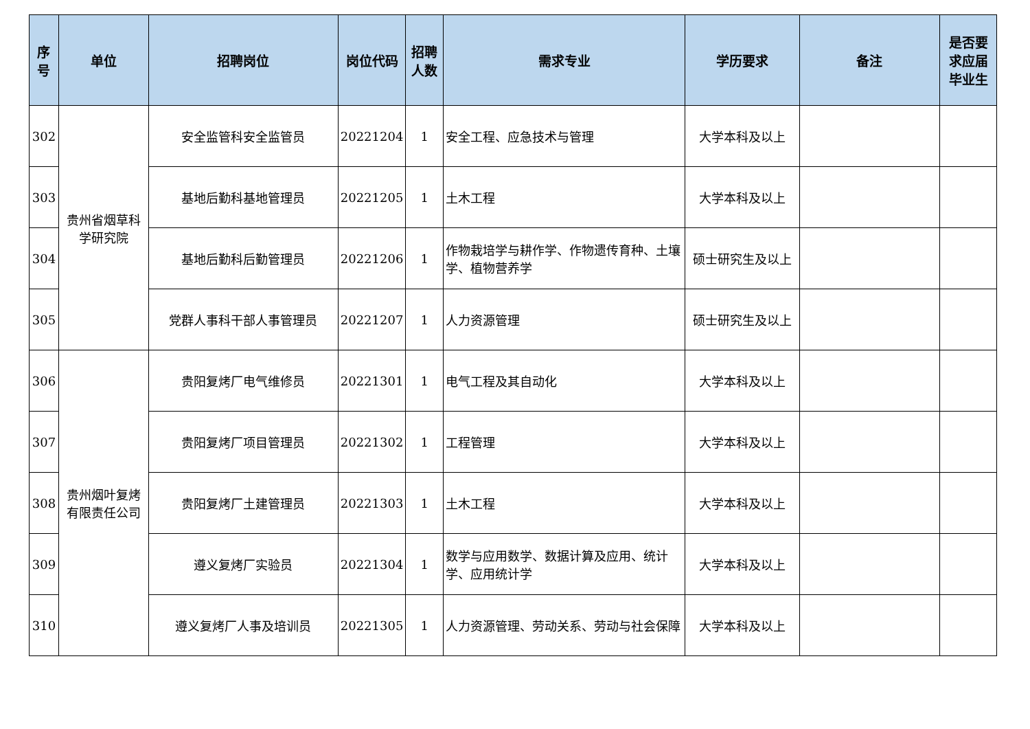| 序号 | 单位 | 招聘岗位 | 岗位代码 | 招聘人数 | 需求专业 | 学历要求 | 备注 | 是否要求应届毕业生 |
| --- | --- | --- | --- | --- | --- | --- | --- | --- |
| 302 | 贵州省烟草科学研究院 | 安全监管科安全监管员 | 20221204 | 1 | 安全工程、应急技术与管理 | 大学本科及以上 | | |
| 303 | | 基地后勤科基地管理员 | 20221205 | 1 | 土木工程 | 大学本科及以上 | | |
| 304 | | 基地后勤科后勤管理员 | 20221206 | 1 | 作物栽培学与耕作学、作物遗传育种、土壤学、植物营养学 | 硕士研究生及以上 | | |
| 305 | | 党群人事科干部人事管理员 | 20221207 | 1 | 人力资源管理 | 硕士研究生及以上 | | |
| 306 | 贵州烟叶复烤有限责任公司 | 贵阳复烤厂电气维修员 | 20221301 | 1 | 电气工程及其自动化 | 大学本科及以上 | | |
| 307 | | 贵阳复烤厂项目管理员 | 20221302 | 1 | 工程管理 | 大学本科及以上 | | |
| 308 | | 贵阳复烤厂土建管理员 | 20221303 | 1 | 土木工程 | 大学本科及以上 | | |
| 309 | | 遵义复烤厂实验员 | 20221304 | 1 | 数学与应用数学、数据计算及应用、统计学、应用统计学 | 大学本科及以上 | | |
| 310 | | 遵义复烤厂人事及培训员 | 20221305 | 1 | 人力资源管理、劳动关系、劳动与社会保障 | 大学本科及以上 | | |